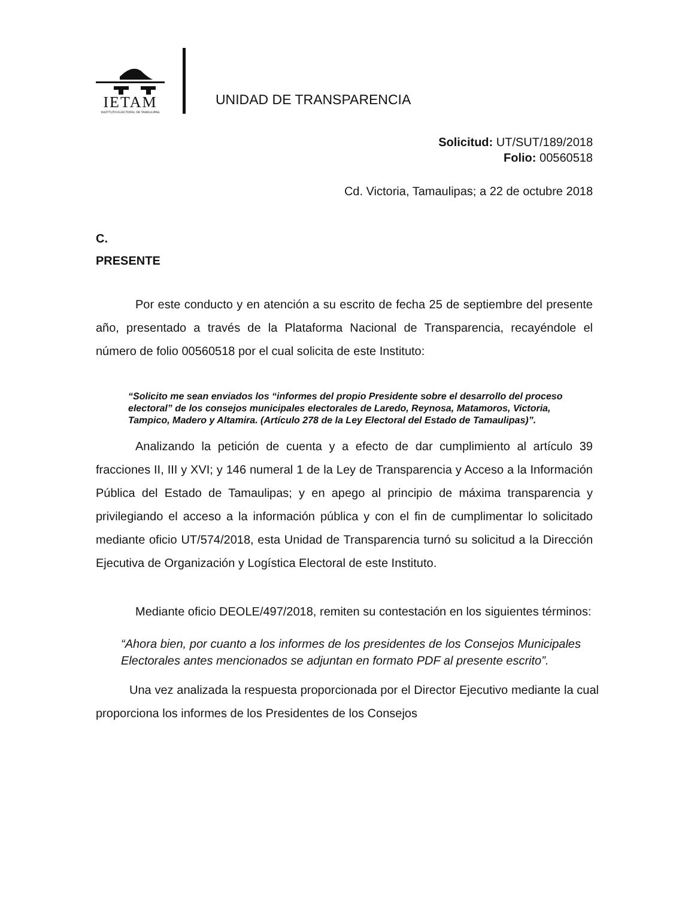IETAM
INSTITUTO ELECTORAL DE TAMAULIPAS
UNIDAD DE TRANSPARENCIA
Solicitud: UT/SUT/189/2018
Folio: 00560518
Cd. Victoria, Tamaulipas; a 22 de octubre 2018
C.
PRESENTE
Por este conducto y en atención a su escrito de fecha 25 de septiembre del presente año, presentado a través de la Plataforma Nacional de Transparencia, recayéndole el número de folio 00560518 por el cual solicita de este Instituto:
“Solicito me sean enviados los “informes del propio Presidente sobre el desarrollo del proceso electoral” de los consejos municipales electorales de Laredo, Reynosa, Matamoros, Victoria, Tampico, Madero y Altamira. (Artículo 278 de la Ley Electoral del Estado de Tamaulipas)”.
Analizando la petición de cuenta y a efecto de dar cumplimiento al artículo 39 fracciones II, III y XVI; y 146 numeral 1 de la Ley de Transparencia y Acceso a la Información Pública del Estado de Tamaulipas; y en apego al principio de máxima transparencia y privilegiando el acceso a la información pública y con el fin de cumplimentar lo solicitado mediante oficio UT/574/2018, esta Unidad de Transparencia turnó su solicitud a la Dirección Ejecutiva de Organización y Logística Electoral de este Instituto.
Mediante oficio DEOLE/497/2018, remiten su contestación en los siguientes términos:
“Ahora bien, por cuanto a los informes de los presidentes de los Consejos Municipales Electorales antes mencionados se adjuntan en formato PDF al presente escrito”.
Una vez analizada la respuesta proporcionada por el Director Ejecutivo mediante la cual proporciona los informes de los Presidentes de los Consejos